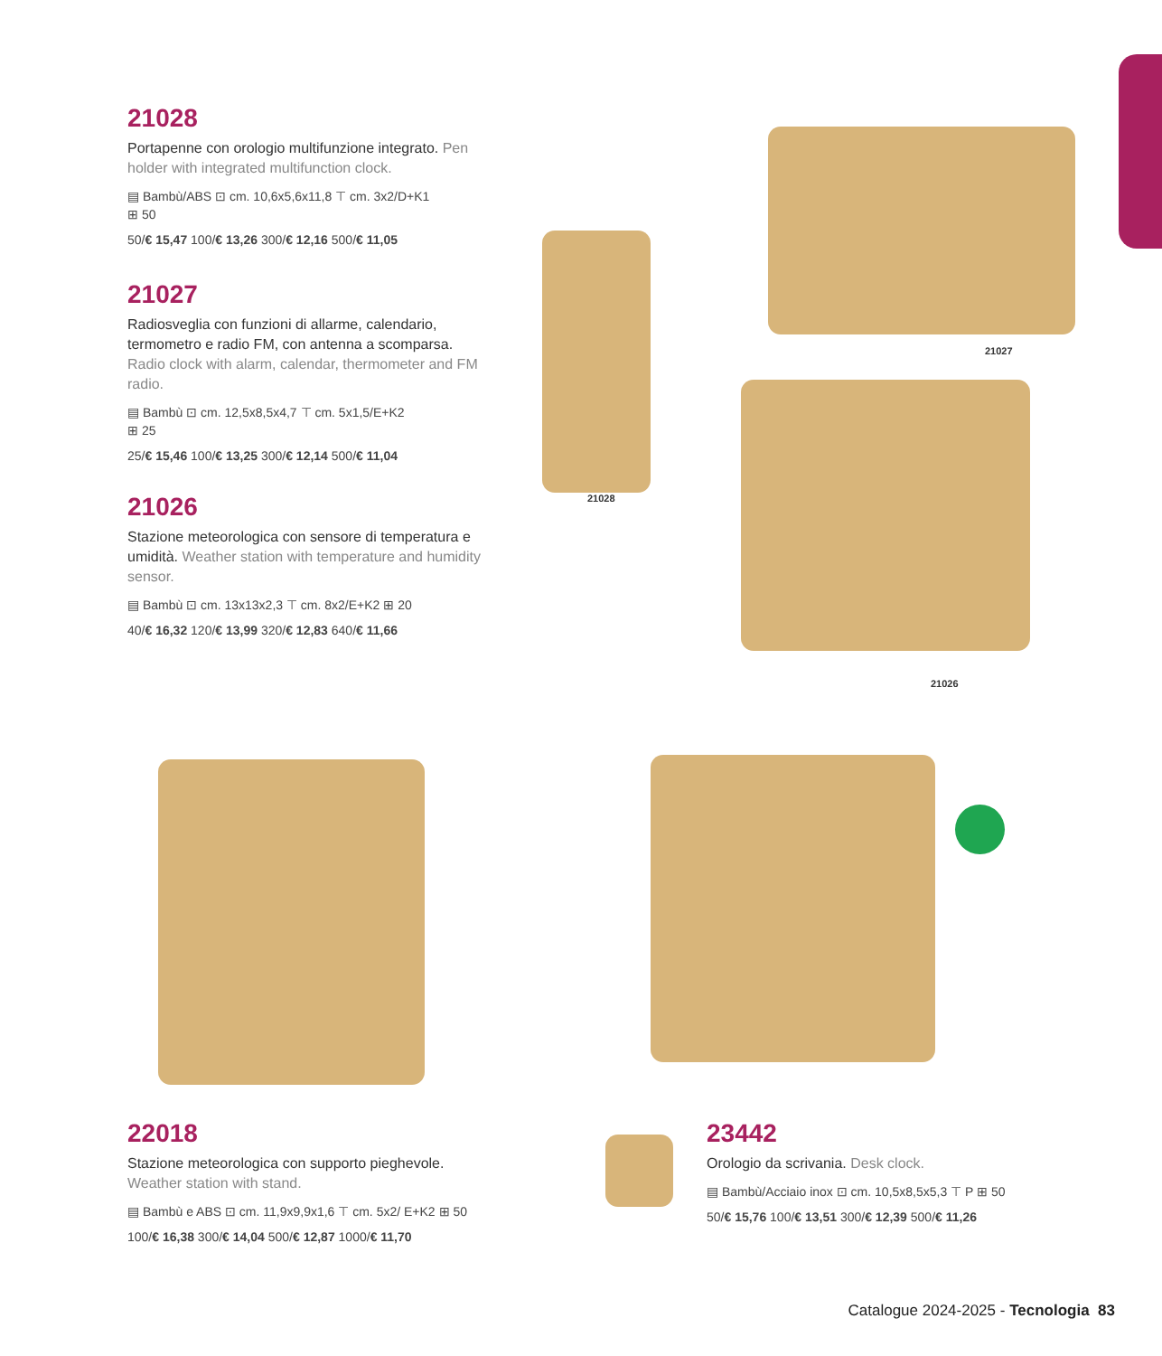21028
Portapenne con orologio multifunzione integrato. Pen holder with integrated multifunction clock.
▤ Bambù/ABS ⊡ cm. 10,6x5,6x11,8 ⊤ cm. 3x2/D+K1
⊞ 50
50/€ 15,47 100/€ 13,26 300/€ 12,16 500/€ 11,05
21027
Radiosveglia con funzioni di allarme, calendario, termometro e radio FM, con antenna a scomparsa. Radio clock with alarm, calendar, thermometer and FM radio.
▤ Bambù ⊡ cm. 12,5x8,5x4,7 ⊤ cm. 5x1,5/E+K2
⊞ 25
25/€ 15,46 100/€ 13,25 300/€ 12,14 500/€ 11,04
21026
Stazione meteorologica con sensore di temperatura e umidità. Weather station with temperature and humidity sensor.
▤ Bambù ⊡ cm. 13x13x2,3 ⊤ cm. 8x2/E+K2 ⊞ 20
40/€ 16,32 120/€ 13,99 320/€ 12,83 640/€ 11,66
21028
21027
21026
22018
Stazione meteorologica con supporto pieghevole. Weather station with stand.
▤ Bambù e ABS ⊡ cm. 11,9x9,9x1,6 ⊤ cm. 5x2/ E+K2 ⊞ 50
100/€ 16,38 300/€ 14,04 500/€ 12,87 1000/€ 11,70
23442
Orologio da scrivania. Desk clock.
▤ Bambù/Acciaio inox ⊡ cm. 10,5x8,5x5,3 ⊤ P ⊞ 50
50/€ 15,76 100/€ 13,51 300/€ 12,39 500/€ 11,26
Catalogue 2024-2025 - Tecnologia 83